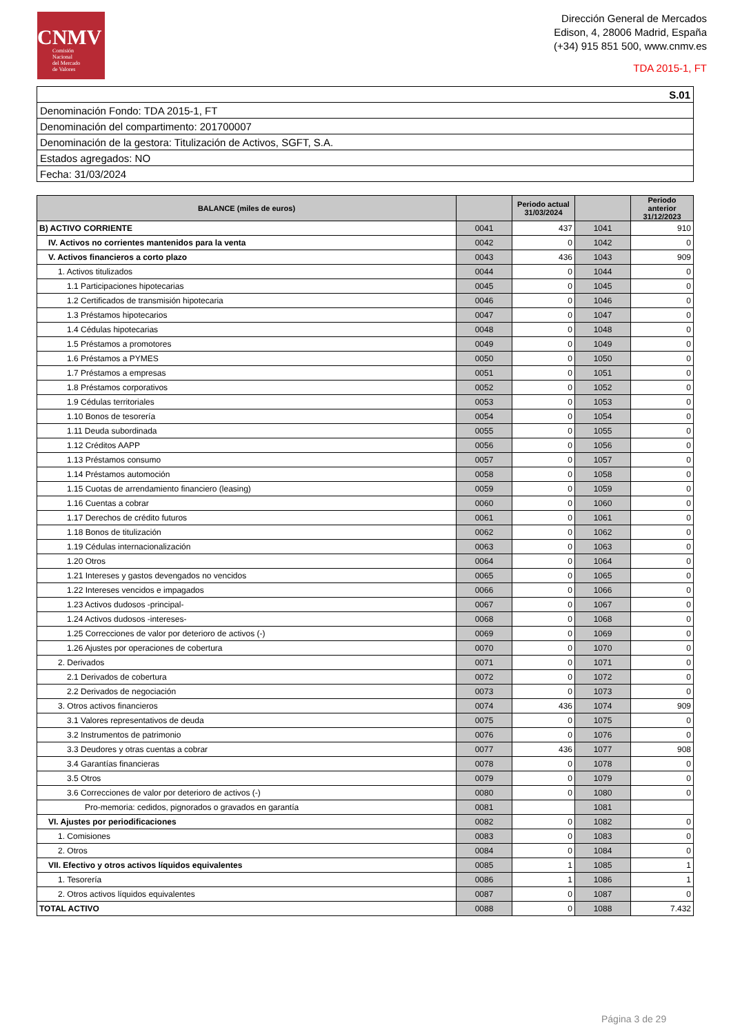CNMV
Comisión
Nacional
del Mercado
de Valores
Dirección General de Mercados
Edison, 4, 28006 Madrid, España
(+34) 915 851 500, www.cnmv.es
TDA 2015-1, FT
| S.01 |
| Denominación Fondo: TDA 2015-1, FT |
| Denominación del compartimento: 201700007 |
| Denominación de la gestora: Titulización de Activos, SGFT, S.A. |
| Estados agregados: NO |
| Fecha: 31/03/2024 |
| BALANCE (miles de euros) | | Periodo actual 31/03/2024 | | Periodo anterior 31/12/2023 |
| --- | --- | --- | --- | --- |
| B) ACTIVO CORRIENTE | 0041 | 437 | 1041 | 910 |
| IV. Activos no corrientes mantenidos para la venta | 0042 | 0 | 1042 | 0 |
| V. Activos financieros a corto plazo | 0043 | 436 | 1043 | 909 |
| 1. Activos titulizados | 0044 | 0 | 1044 | 0 |
| 1.1 Participaciones hipotecarias | 0045 | 0 | 1045 | 0 |
| 1.2 Certificados de transmisión hipotecaria | 0046 | 0 | 1046 | 0 |
| 1.3 Préstamos hipotecarios | 0047 | 0 | 1047 | 0 |
| 1.4 Cédulas hipotecarias | 0048 | 0 | 1048 | 0 |
| 1.5 Préstamos a promotores | 0049 | 0 | 1049 | 0 |
| 1.6 Préstamos a PYMES | 0050 | 0 | 1050 | 0 |
| 1.7 Préstamos a empresas | 0051 | 0 | 1051 | 0 |
| 1.8 Préstamos corporativos | 0052 | 0 | 1052 | 0 |
| 1.9 Cédulas territoriales | 0053 | 0 | 1053 | 0 |
| 1.10 Bonos de tesorería | 0054 | 0 | 1054 | 0 |
| 1.11 Deuda subordinada | 0055 | 0 | 1055 | 0 |
| 1.12 Créditos AAPP | 0056 | 0 | 1056 | 0 |
| 1.13 Préstamos consumo | 0057 | 0 | 1057 | 0 |
| 1.14 Préstamos automoción | 0058 | 0 | 1058 | 0 |
| 1.15 Cuotas de arrendamiento financiero (leasing) | 0059 | 0 | 1059 | 0 |
| 1.16 Cuentas a cobrar | 0060 | 0 | 1060 | 0 |
| 1.17 Derechos de crédito futuros | 0061 | 0 | 1061 | 0 |
| 1.18 Bonos de titulización | 0062 | 0 | 1062 | 0 |
| 1.19 Cédulas internacionalización | 0063 | 0 | 1063 | 0 |
| 1.20 Otros | 0064 | 0 | 1064 | 0 |
| 1.21 Intereses y gastos devengados no vencidos | 0065 | 0 | 1065 | 0 |
| 1.22 Intereses vencidos e impagados | 0066 | 0 | 1066 | 0 |
| 1.23 Activos dudosos -principal- | 0067 | 0 | 1067 | 0 |
| 1.24 Activos dudosos -intereses- | 0068 | 0 | 1068 | 0 |
| 1.25 Correcciones de valor por deterioro de activos (-) | 0069 | 0 | 1069 | 0 |
| 1.26 Ajustes por operaciones de cobertura | 0070 | 0 | 1070 | 0 |
| 2. Derivados | 0071 | 0 | 1071 | 0 |
| 2.1 Derivados de cobertura | 0072 | 0 | 1072 | 0 |
| 2.2 Derivados de negociación | 0073 | 0 | 1073 | 0 |
| 3. Otros activos financieros | 0074 | 436 | 1074 | 909 |
| 3.1 Valores representativos de deuda | 0075 | 0 | 1075 | 0 |
| 3.2 Instrumentos de patrimonio | 0076 | 0 | 1076 | 0 |
| 3.3 Deudores y otras cuentas a cobrar | 0077 | 436 | 1077 | 908 |
| 3.4 Garantías financieras | 0078 | 0 | 1078 | 0 |
| 3.5 Otros | 0079 | 0 | 1079 | 0 |
| 3.6 Correcciones de valor por deterioro de activos (-) | 0080 | 0 | 1080 | 0 |
| Pro-memoria: cedidos, pignorados o gravados en garantía | 0081 | | 1081 | |
| VI. Ajustes por periodificaciones | 0082 | 0 | 1082 | 0 |
| 1. Comisiones | 0083 | 0 | 1083 | 0 |
| 2. Otros | 0084 | 0 | 1084 | 0 |
| VII. Efectivo y otros activos líquidos equivalentes | 0085 | 1 | 1085 | 1 |
| 1. Tesorería | 0086 | 1 | 1086 | 1 |
| 2. Otros activos líquidos equivalentes | 0087 | 0 | 1087 | 0 |
| TOTAL ACTIVO | 0088 | 0 | 1088 | 7.432 |
Página 3 de 29